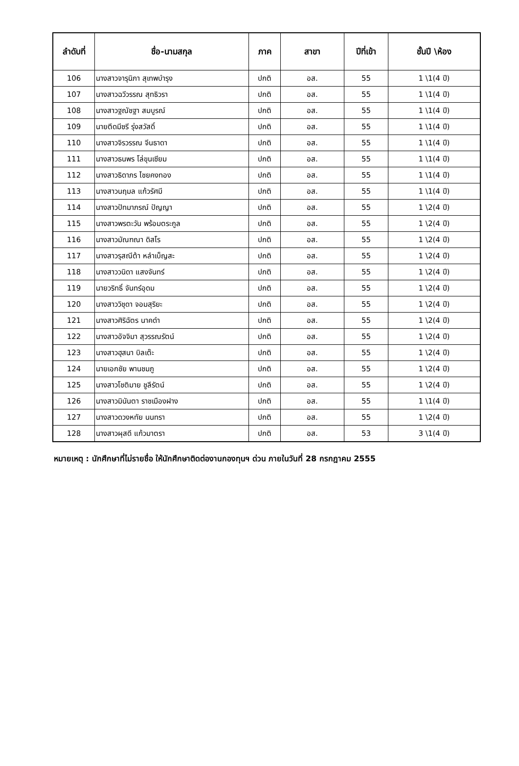| ลำดับที่ | ชื่อ-นามสกุล | ภาค | สาขา | ปีที่เข้า | ชั้นปี \ห้อง |
| --- | --- | --- | --- | --- | --- |
| 106 | นางสาวจารุนิภา สุเทพบำรุง | ปกติ | อส. | 55 | 1 \1(4 ปี) |
| 107 | นางสาวฉวีวรรณ สุทธิวรา | ปกติ | อส. | 55 | 1 \1(4 ปี) |
| 108 | นางสาวฐณัชฐา สมบูรณ์ | ปกติ | อส. | 55 | 1 \1(4 ปี) |
| 109 | นายตีดมีซรี รุ่งสวัสดิ์ | ปกติ | อส. | 55 | 1 \1(4 ปี) |
| 110 | นางสาวจิรวรรณ จีนธาดา | ปกติ | อส. | 55 | 1 \1(4 ปี) |
| 111 | นางสาวธนพร โล่ขุนเซียม | ปกติ | อส. | 55 | 1 \1(4 ปี) |
| 112 | นางสาวธิดาภร ไชยคงทอง | ปกติ | อส. | 55 | 1 \1(4 ปี) |
| 113 | นางสาวนฤมล แก้วรัศมี | ปกติ | อส. | 55 | 1 \1(4 ปี) |
| 114 | นางสาวปัทมาภรณ์ ปัญญา | ปกติ | อส. | 55 | 1 \2(4 ปี) |
| 115 | นางสาวพรตะวัน พร้อมตระกูล | ปกติ | อส. | 55 | 1 \2(4 ปี) |
| 116 | นางสาวมัณฑณา ดิสโร | ปกติ | อส. | 55 | 1 \2(4 ปี) |
| 117 | นางสาวรุสณีต้า หลำเบ็ญสะ | ปกติ | อส. | 55 | 1 \2(4 ปี) |
| 118 | นางสาววนิดา แสงจันทร์ | ปกติ | อส. | 55 | 1 \2(4 ปี) |
| 119 | นายวริทธิ์ จันทร์อุดม | ปกติ | อส. | 55 | 1 \2(4 ปี) |
| 120 | นางสาววิชุดา จอมสุริยะ | ปกติ | อส. | 55 | 1 \2(4 ปี) |
| 121 | นางสาวศิริฉัตร นาคดำ | ปกติ | อส. | 55 | 1 \2(4 ปี) |
| 122 | นางสาวอัจจิมา สุวรรณรัตน์ | ปกติ | อส. | 55 | 1 \2(4 ปี) |
| 123 | นางสาวฮุสนา บิลเต๊ะ | ปกติ | อส. | 55 | 1 \2(4 ปี) |
| 124 | นายเอกชัย พานชมภู | ปกติ | อส. | 55 | 1 \2(4 ปี) |
| 125 | นางสาวโชติมาย ชูลีรัตน์ | ปกติ | อส. | 55 | 1 \2(4 ปี) |
| 126 | นางสาวมินันตา ราชเมืองฝาง | ปกติ | อส. | 55 | 1 \1(4 ปี) |
| 127 | นางสาวดวงหทัย นนทรา | ปกติ | อส. | 55 | 1 \2(4 ปี) |
| 128 | นางสาวผุสดี แก้วมาตรา | ปกติ | อส. | 53 | 3 \1(4 ปี) |
หมายเหตุ : นักศึกษาที่ไม่รายชื่อ ให้นักศึกษาติดต่องานกองทุนฯ ด่วน ภายในวันที่ 28 กรกฎาคม 2555